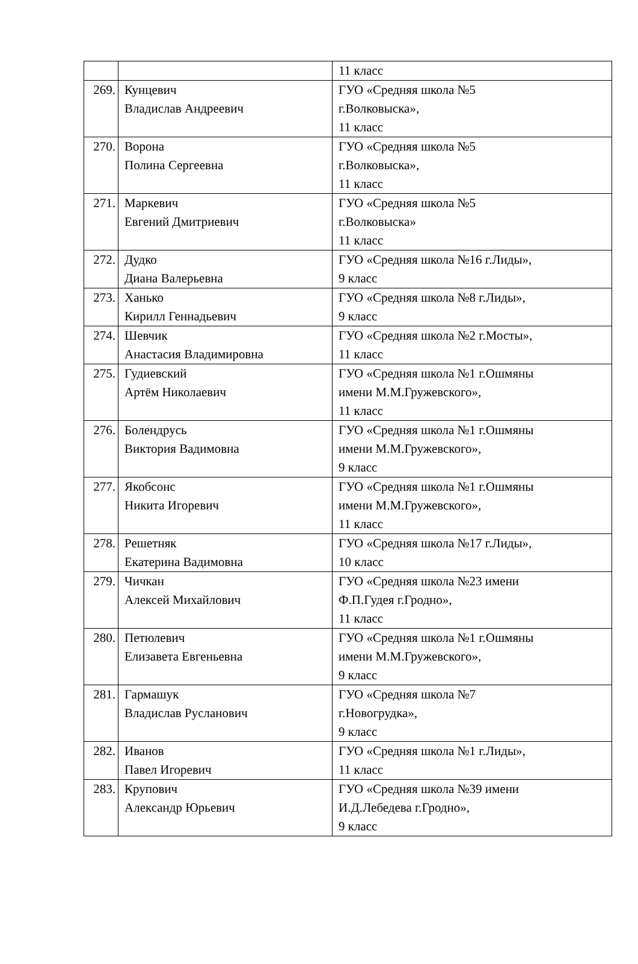| | | 11 класс |
| 269. | Кунцевич Владислав Андреевич | ГУО «Средняя школа №5 г.Волковыска», 11 класс |
| 270. | Ворона Полина Сергеевна | ГУО «Средняя школа №5 г.Волковыска», 11 класс |
| 271. | Маркевич Евгений Дмитриевич | ГУО «Средняя школа №5 г.Волковыска» 11 класс |
| 272. | Дудко Диана Валерьевна | ГУО «Средняя школа №16 г.Лиды», 9 класс |
| 273. | Ханько Кирилл Геннадьевич | ГУО «Средняя школа №8 г.Лиды», 9 класс |
| 274. | Шевчик Анастасия Владимировна | ГУО «Средняя школа №2 г.Мосты», 11 класс |
| 275. | Гудиевский Артём Николаевич | ГУО «Средняя школа №1 г.Ошмяны имени М.М.Гружевского», 11 класс |
| 276. | Болендрусь Виктория Вадимовна | ГУО «Средняя школа №1 г.Ошмяны имени М.М.Гружевского», 9 класс |
| 277. | Якобсонс Никита Игоревич | ГУО «Средняя школа №1 г.Ошмяны имени М.М.Гружевского», 11 класс |
| 278. | Решетняк Екатерина Вадимовна | ГУО «Средняя школа №17 г.Лиды», 10 класс |
| 279. | Чичкан Алексей Михайлович | ГУО «Средняя школа №23 имени Ф.П.Гудея г.Гродно», 11 класс |
| 280. | Петюлевич Елизавета Евгеньевна | ГУО «Средняя школа №1 г.Ошмяны имени М.М.Гружевского», 9 класс |
| 281. | Гармашук Владислав Русланович | ГУО «Средняя школа №7 г.Новогрудка», 9 класс |
| 282. | Иванов Павел Игоревич | ГУО «Средняя школа №1 г.Лиды», 11 класс |
| 283. | Крупович Александр Юрьевич | ГУО «Средняя школа №39 имени И.Д.Лебедева г.Гродно», 9 класс |